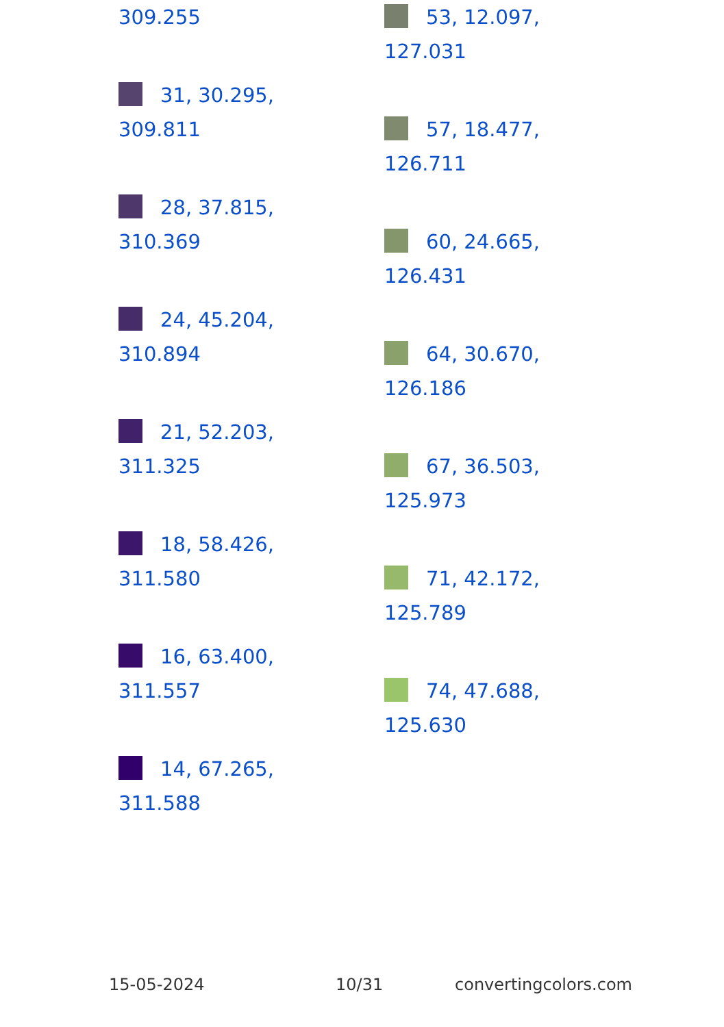309.255
31, 30.295, 309.811
28, 37.815, 310.369
24, 45.204, 310.894
21, 52.203, 311.325
18, 58.426, 311.580
16, 63.400, 311.557
14, 67.265, 311.588
53, 12.097, 127.031
57, 18.477, 126.711
60, 24.665, 126.431
64, 30.670, 126.186
67, 36.503, 125.973
71, 42.172, 125.789
74, 47.688, 125.630
15-05-2024 10/31 convertingcolors.com